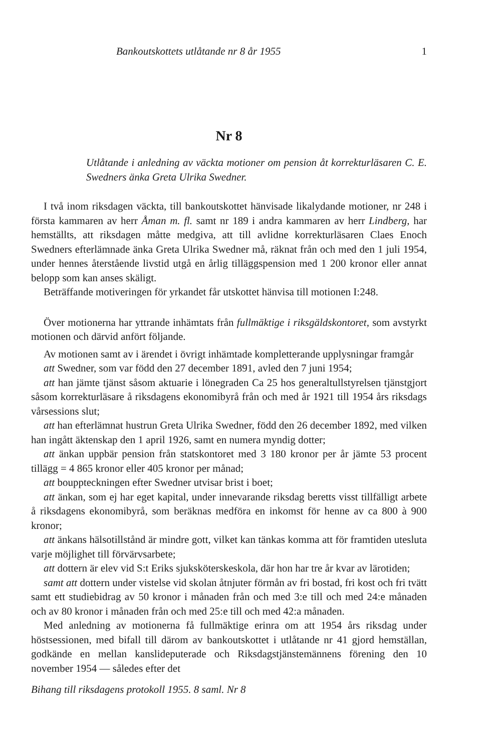Bankoutskottets utlåtande nr 8 år 1955 1
Nr 8
Utlåtande i anledning av väckta motioner om pension åt korrekturläsaren C. E. Swedners änka Greta Ulrika Swedner.
I två inom riksdagen väckta, till bankoutskottet hänvisade likalydande motioner, nr 248 i första kammaren av herr Åman m. fl. samt nr 189 i andra kammaren av herr Lindberg, har hemställts, att riksdagen måtte medgiva, att till avlidne korrekturläsaren Claes Enoch Swedners efterlämnade änka Greta Ulrika Swedner må, räknat från och med den 1 juli 1954, under hennes återstående livstid utgå en årlig tilläggspension med 1 200 kronor eller annat belopp som kan anses skäligt.
Beträffande motiveringen för yrkandet får utskottet hänvisa till motionen I:248.
Över motionerna har yttrande inhämtats från fullmäktige i riksgäldskontoret, som avstyrkt motionen och därvid anfört följande.
Av motionen samt av i ärendet i övrigt inhämtade kompletterande upplysningar framgår
att Swedner, som var född den 27 december 1891, avled den 7 juni 1954;
att han jämte tjänst såsom aktuarie i lönegraden Ca 25 hos generaltullstyrelsen tjänstgjort såsom korrekturläsare å riksdagens ekonomibyrå från och med år 1921 till 1954 års riksdags vårsessions slut;
att han efterlämnat hustrun Greta Ulrika Swedner, född den 26 december 1892, med vilken han ingått äktenskap den 1 april 1926, samt en numera myndig dotter;
att änkan uppbär pension från statskontoret med 3 180 kronor per år jämte 53 procent tillägg = 4 865 kronor eller 405 kronor per månad;
att bouppteckningen efter Swedner utvisar brist i boet;
att änkan, som ej har eget kapital, under innevarande riksdag beretts visst tillfälligt arbete å riksdagens ekonomibyrå, som beräknas medföra en inkomst för henne av ca 800 à 900 kronor;
att änkans hälsotillstånd är mindre gott, vilket kan tänkas komma att för framtiden utesluta varje möjlighet till förvärvsarbete;
att dottern är elev vid S:t Eriks sjuksköterskeskola, där hon har tre år kvar av lärotiden;
samt att dottern under vistelse vid skolan åtnjuter förmån av fri bostad, fri kost och fri tvätt samt ett studiebidrag av 50 kronor i månaden från och med 3:e till och med 24:e månaden och av 80 kronor i månaden från och med 25:e till och med 42:a månaden.
Med anledning av motionerna få fullmäktige erinra om att 1954 års riksdag under höstsessionen, med bifall till därom av bankoutskottet i utlåtande nr 41 gjord hemställan, godkände en mellan kanslideputerade och Riksdagstjänstemännens förening den 10 november 1954 — således efter det
Bihang till riksdagens protokoll 1955. 8 saml. Nr 8